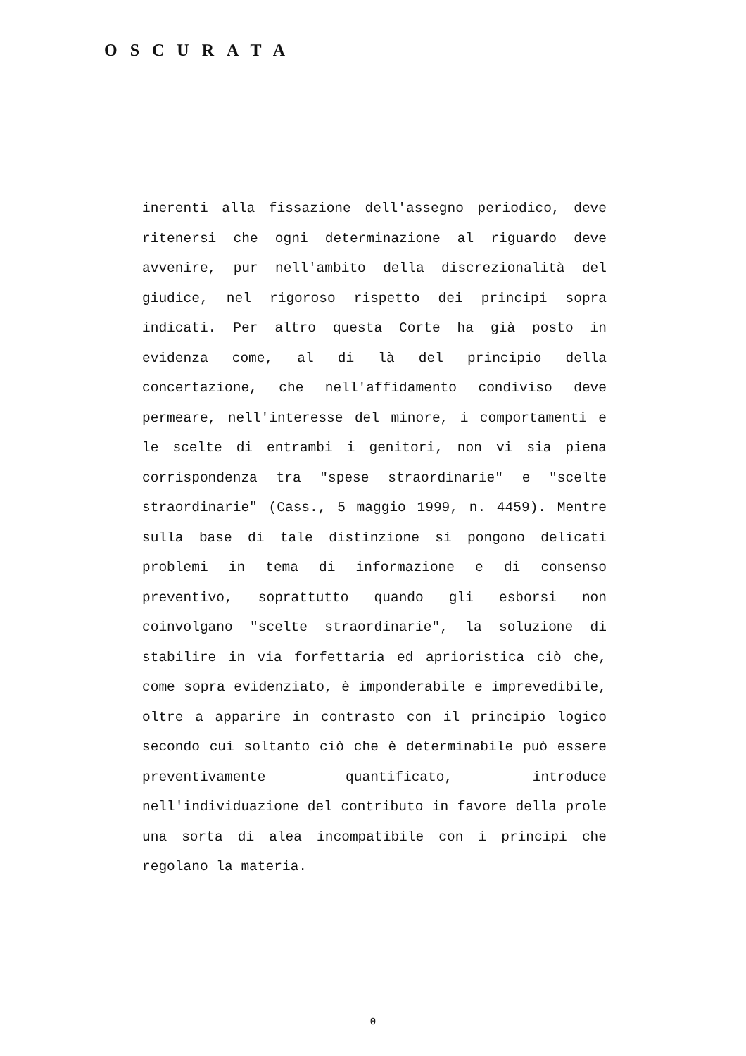OSCURATA
inerenti alla fissazione dell'assegno periodico, deve ritenersi che ogni determinazione al riguardo deve avvenire, pur nell'ambito della discrezionalità del giudice, nel rigoroso rispetto dei principi sopra indicati. Per altro questa Corte ha già posto in evidenza come, al di là del principio della concertazione, che nell'affidamento condiviso deve permeare, nell'interesse del minore, i comportamenti e le scelte di entrambi i genitori, non vi sia piena corrispondenza tra "spese straordinarie" e "scelte straordinarie" (Cass., 5 maggio 1999, n. 4459). Mentre sulla base di tale distinzione si pongono delicati problemi in tema di informazione e di consenso preventivo, soprattutto quando gli esborsi non coinvolgano "scelte straordinarie", la soluzione di stabilire in via forfettaria ed aprioristica ciò che, come sopra evidenziato, è imponderabile e imprevedibile, oltre a apparire in contrasto con il principio logico secondo cui soltanto ciò che è determinabile può essere preventivamente quantificato, introduce nell'individuazione del contributo in favore della prole una sorta di alea incompatibile con i principi che regolano la materia.
0